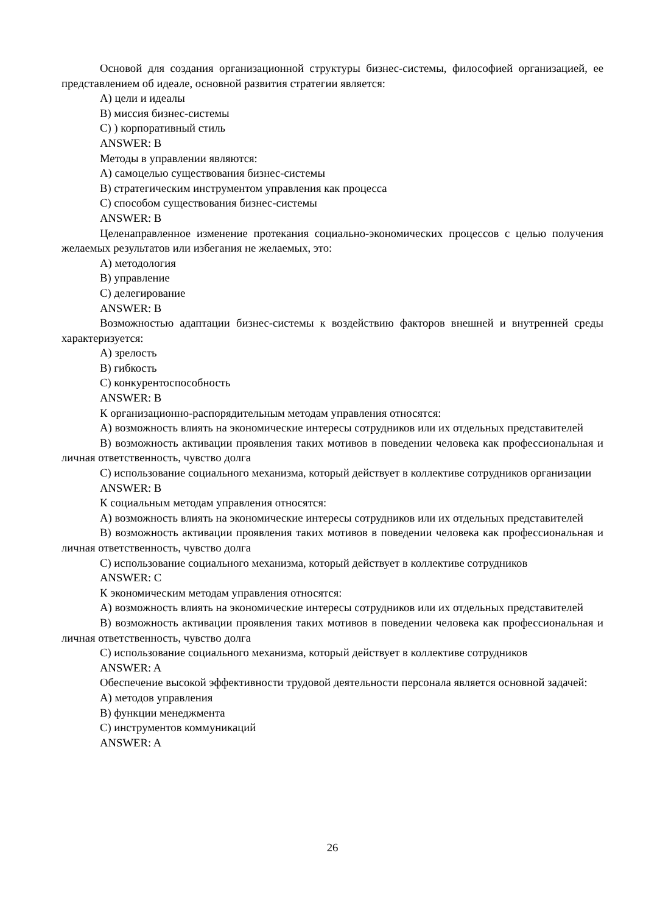Основой для создания организационной структуры бизнес-системы, философией организацией, ее представлением об идеале, основной развития стратегии является:
A) цели и идеалы
B) миссия бизнес-системы
C) ) корпоративный стиль
ANSWER: B
Методы в управлении являются:
A) самоцелью существования бизнес-системы
B) стратегическим инструментом управления как процесса
C) способом существования бизнес-системы
ANSWER: B
Целенаправленное изменение протекания социально-экономических процессов с целью получения желаемых результатов или избегания не желаемых, это:
A) методология
B) управление
C) делегирование
ANSWER: B
Возможностью адаптации бизнес-системы к воздействию факторов внешней и внутренней среды характеризуется:
A) зрелость
B) гибкость
C) конкурентоспособность
ANSWER: B
К организационно-распорядительным методам управления относятся:
A) возможность влиять на экономические интересы сотрудников или их отдельных представителей
B) возможность активации проявления таких мотивов в поведении человека как профессиональная и личная ответственность, чувство долга
C) использование социального механизма, который действует в коллективе сотрудников организации
ANSWER: B
К социальным методам управления относятся:
A) возможность влиять на экономические интересы сотрудников или их отдельных представителей
B) возможность активации проявления таких мотивов в поведении человека как профессиональная и личная ответственность, чувство долга
C) использование социального механизма, который действует в коллективе сотрудников
ANSWER: C
К экономическим методам управления относятся:
A) возможность влиять на экономические интересы сотрудников или их отдельных представителей
B) возможность активации проявления таких мотивов в поведении человека как профессиональная и личная ответственность, чувство долга
C) использование социального механизма, который действует в коллективе сотрудников
ANSWER: A
Обеспечение высокой эффективности трудовой деятельности персонала является основной задачей:
A) методов управления
B) функции менеджмента
C) инструментов коммуникаций
ANSWER: A
26